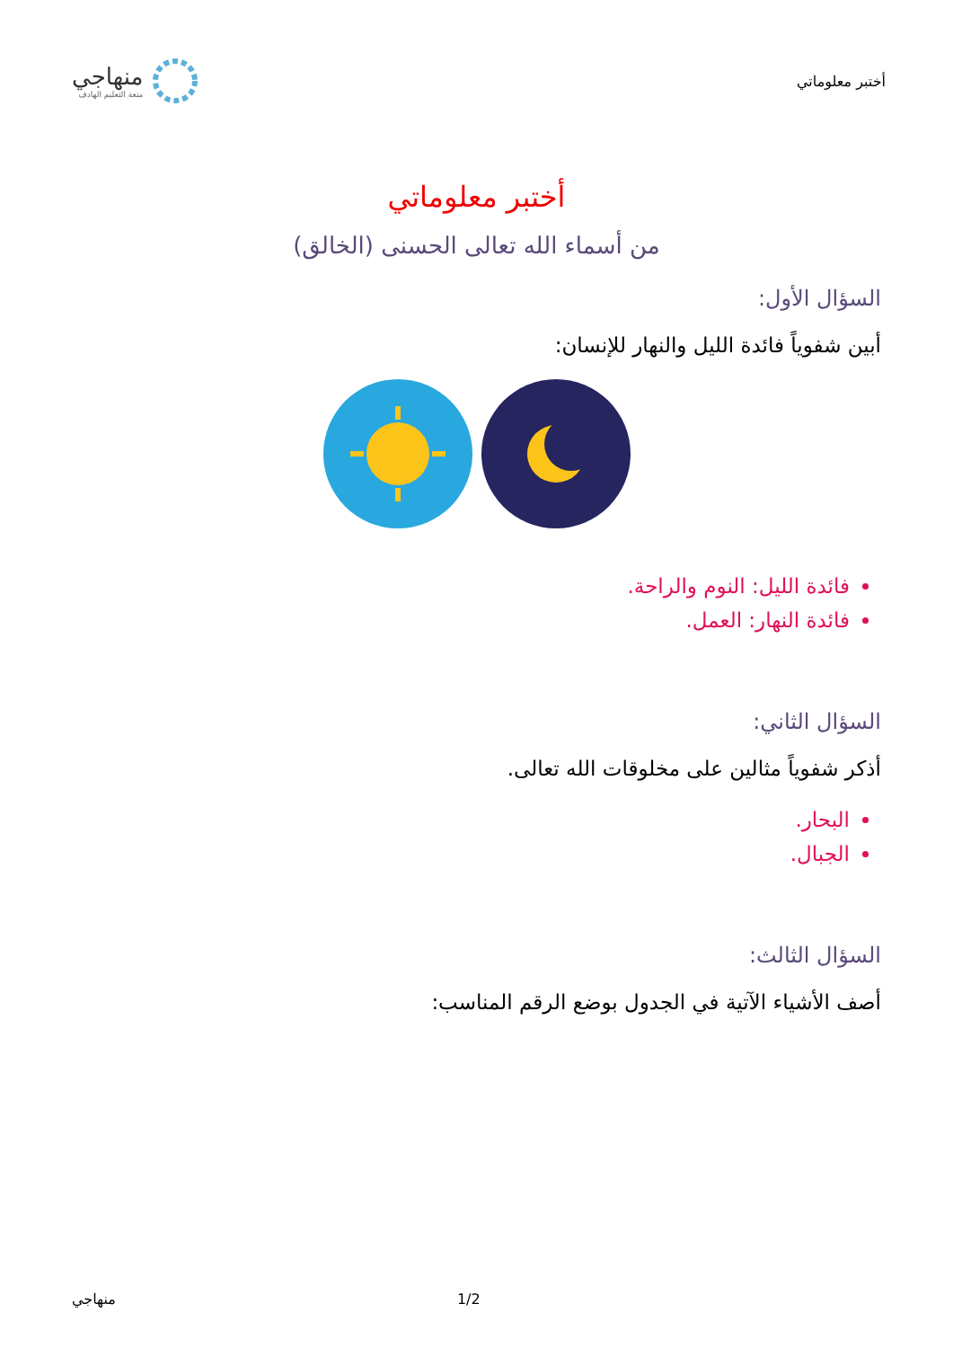أختبر معلوماتي
منهاجي
متعة التعليم الهادف
أختبر معلوماتي
من أسماء الله تعالى الحسنى (الخالق)
السؤال الأول:
أبين شفوياً فائدة الليل والنهار للإنسان:
فائدة الليل: النوم والراحة.
فائدة النهار: العمل.
السؤال الثاني:
أذكر شفوياً مثالين على مخلوقات الله تعالى.
البحار.
الجبال.
السؤال الثالث:
أصف الأشياء الآتية في الجدول بوضع الرقم المناسب:
منهاجي 1/2